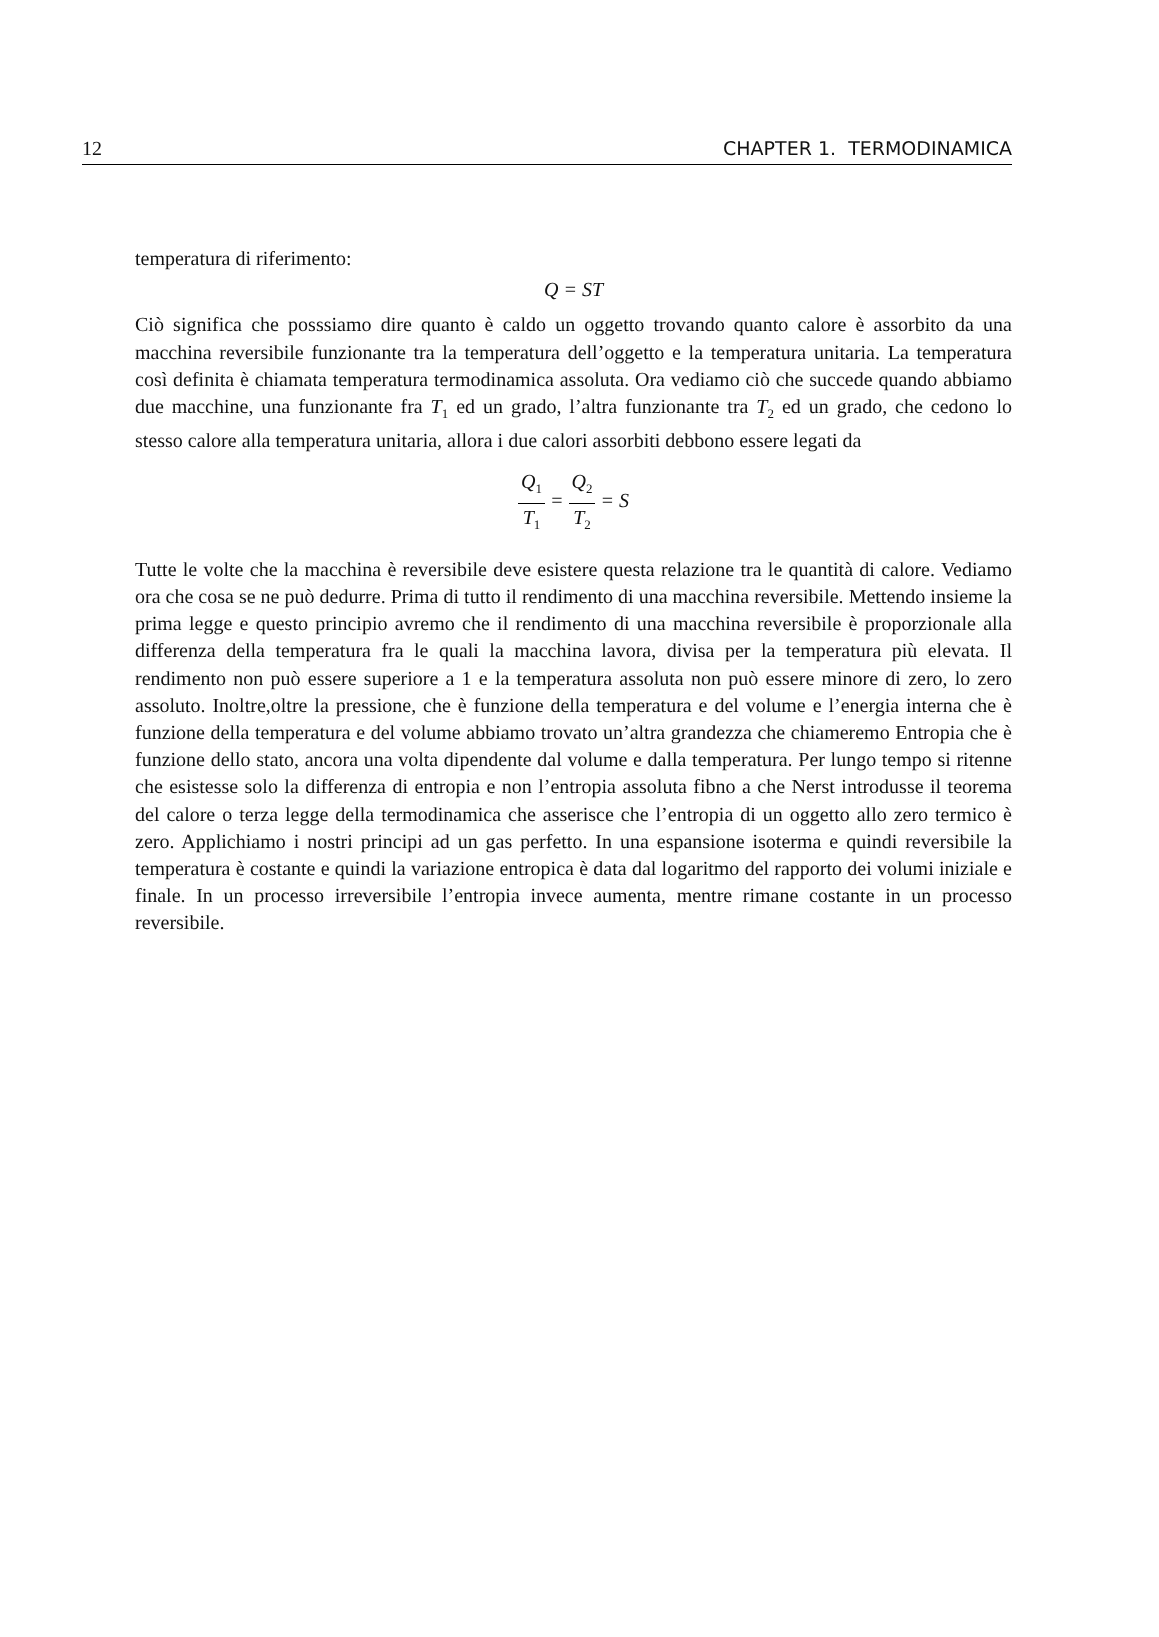12 CHAPTER 1. TERMODINAMICA
temperatura di riferimento:
Q = ST
Ciò significa che posssiamo dire quanto è caldo un oggetto trovando quanto calore è assorbito da una macchina reversibile funzionante tra la temperatura dell’oggetto e la temperatura unitaria. La temperatura così definita è chiamata temperatura termodinamica assoluta. Ora vediamo ciò che succede quando abbiamo due macchine, una funzionante fra T<sub>1</sub> ed un grado, l’altra funzionante tra T<sub>2</sub> ed un grado, che cedono lo stesso calore alla temperatura unitaria, allora i due calori assorbiti debbono essere legati da
Q<sub>1</sub> T<sub>1</sub> = Q<sub>2</sub> T<sub>2</sub> = S
Tutte le volte che la macchina è reversibile deve esistere questa relazione tra le quantità di calore. Vediamo ora che cosa se ne può dedurre. Prima di tutto il rendimento di una macchina reversibile. Mettendo insieme la prima legge e questo principio avremo che il rendimento di una macchina reversibile è proporzionale alla differenza della temperatura fra le quali la macchina lavora, divisa per la temperatura più elevata. Il rendimento non può essere superiore a 1 e la temperatura assoluta non può essere minore di zero, lo zero assoluto. Inoltre,oltre la pressione, che è funzione della temperatura e del volume e l’energia interna che è funzione della temperatura e del volume abbiamo trovato un’altra grandezza che chiameremo Entropia che è funzione dello stato, ancora una volta dipendente dal volume e dalla temperatura. Per lungo tempo si ritenne che esistesse solo la differenza di entropia e non l’entropia assoluta fibno a che Nerst introdusse il teorema del calore o terza legge della termodinamica che asserisce che l’entropia di un oggetto allo zero termico è zero. Applichiamo i nostri principi ad un gas perfetto. In una espansione isoterma e quindi reversibile la temperatura è costante e quindi la variazione entropica è data dal logaritmo del rapporto dei volumi iniziale e finale. In un processo irreversibile l’entropia invece aumenta, mentre rimane costante in un processo reversibile.